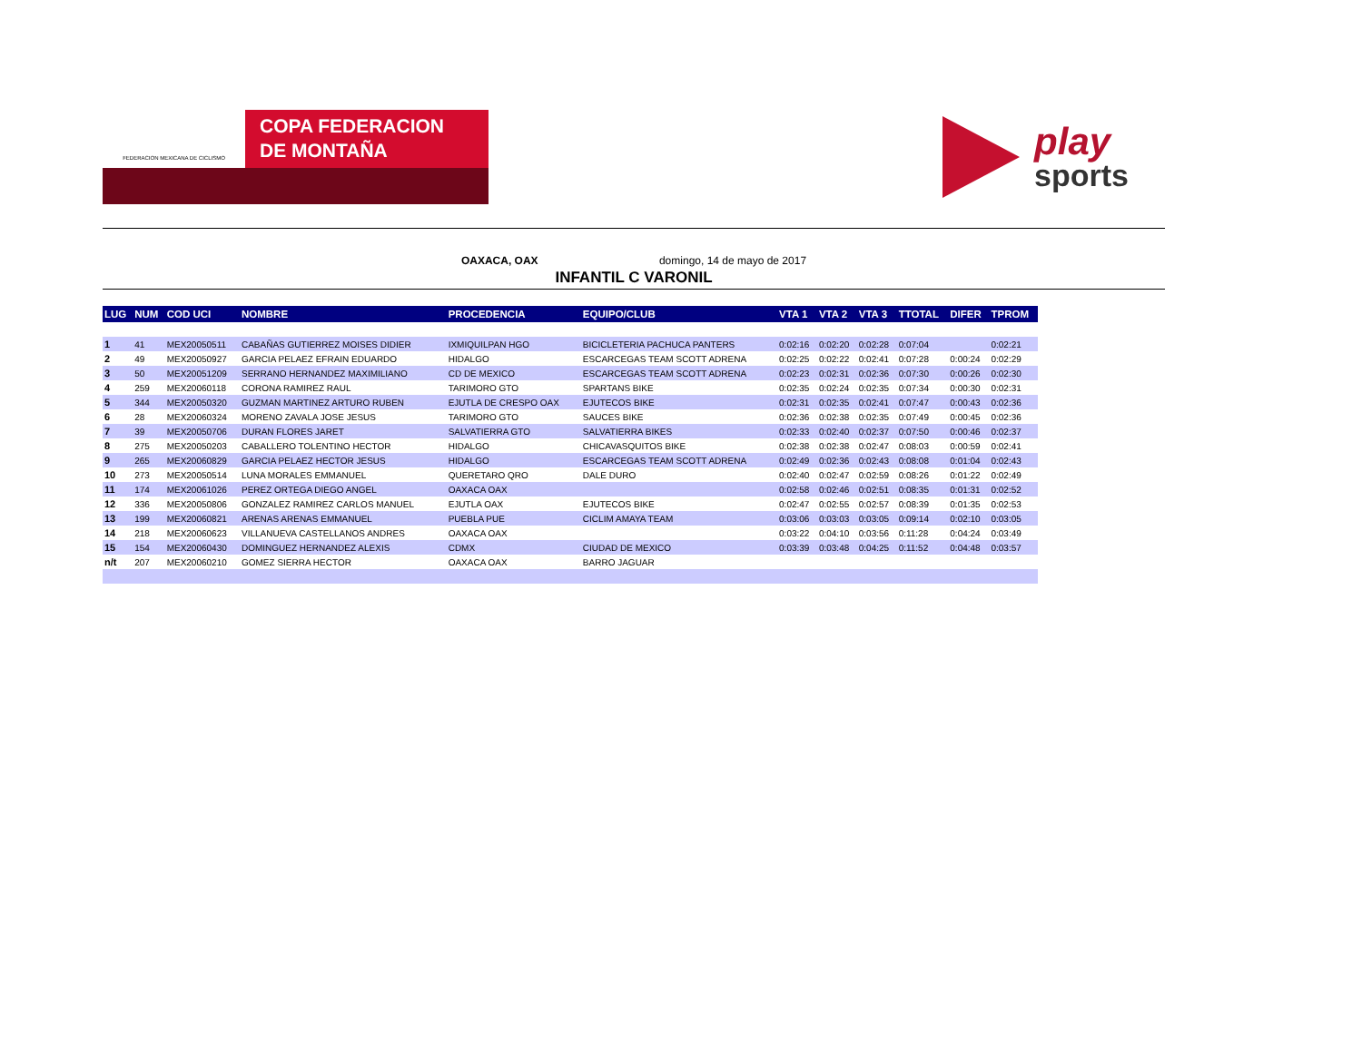FEDERACION MEXICANA DE CICLISMO
COPA FEDERACION
DE MONTAÑA
play
sports
OAXACA, OAX domingo, 14 de mayo de 2017
INFANTIL C VARONIL
| LUG | NUM | COD UCI | NOMBRE | PROCEDENCIA | EQUIPO/CLUB | VTA 1 | VTA 2 | VTA 3 | TTOTAL | DIFER | TPROM |
| --- | --- | --- | --- | --- | --- | --- | --- | --- | --- | --- | --- |
| 1 | 41 | MEX20050511 | CABAÑAS GUTIERREZ MOISES DIDIER | IXMIQUILPAN HGO | BICICLETERIA PACHUCA PANTERS | 0:02:16 | 0:02:20 | 0:02:28 | 0:07:04 | | 0:02:21 |
| 2 | 49 | MEX20050927 | GARCIA PELAEZ EFRAIN EDUARDO | HIDALGO | ESCARCEGAS TEAM SCOTT ADRENA | 0:02:25 | 0:02:22 | 0:02:41 | 0:07:28 | 0:00:24 | 0:02:29 |
| 3 | 50 | MEX20051209 | SERRANO HERNANDEZ MAXIMILIANO | CD DE MEXICO | ESCARCEGAS TEAM SCOTT ADRENA | 0:02:23 | 0:02:31 | 0:02:36 | 0:07:30 | 0:00:26 | 0:02:30 |
| 4 | 259 | MEX20060118 | CORONA RAMIREZ RAUL | TARIMORO GTO | SPARTANS BIKE | 0:02:35 | 0:02:24 | 0:02:35 | 0:07:34 | 0:00:30 | 0:02:31 |
| 5 | 344 | MEX20050320 | GUZMAN MARTINEZ ARTURO RUBEN | EJUTLA DE CRESPO OAX | EJUTECOS BIKE | 0:02:31 | 0:02:35 | 0:02:41 | 0:07:47 | 0:00:43 | 0:02:36 |
| 6 | 28 | MEX20060324 | MORENO ZAVALA JOSE JESUS | TARIMORO GTO | SAUCES BIKE | 0:02:36 | 0:02:38 | 0:02:35 | 0:07:49 | 0:00:45 | 0:02:36 |
| 7 | 39 | MEX20050706 | DURAN FLORES JARET | SALVATIERRA GTO | SALVATIERRA BIKES | 0:02:33 | 0:02:40 | 0:02:37 | 0:07:50 | 0:00:46 | 0:02:37 |
| 8 | 275 | MEX20050203 | CABALLERO TOLENTINO HECTOR | HIDALGO | CHICAVASQUITOS BIKE | 0:02:38 | 0:02:38 | 0:02:47 | 0:08:03 | 0:00:59 | 0:02:41 |
| 9 | 265 | MEX20060829 | GARCIA PELAEZ HECTOR JESUS | HIDALGO | ESCARCEGAS TEAM SCOTT ADRENA | 0:02:49 | 0:02:36 | 0:02:43 | 0:08:08 | 0:01:04 | 0:02:43 |
| 10 | 273 | MEX20050514 | LUNA MORALES EMMANUEL | QUERETARO QRO | DALE DURO | 0:02:40 | 0:02:47 | 0:02:59 | 0:08:26 | 0:01:22 | 0:02:49 |
| 11 | 174 | MEX20061026 | PEREZ ORTEGA DIEGO ANGEL | OAXACA OAX | | 0:02:58 | 0:02:46 | 0:02:51 | 0:08:35 | 0:01:31 | 0:02:52 |
| 12 | 336 | MEX20050806 | GONZALEZ RAMIREZ CARLOS MANUEL | EJUTLA OAX | EJUTECOS BIKE | 0:02:47 | 0:02:55 | 0:02:57 | 0:08:39 | 0:01:35 | 0:02:53 |
| 13 | 199 | MEX20060821 | ARENAS ARENAS EMMANUEL | PUEBLA PUE | CICLIM AMAYA TEAM | 0:03:06 | 0:03:03 | 0:03:05 | 0:09:14 | 0:02:10 | 0:03:05 |
| 14 | 218 | MEX20060623 | VILLANUEVA CASTELLANOS ANDRES | OAXACA OAX | | 0:03:22 | 0:04:10 | 0:03:56 | 0:11:28 | 0:04:24 | 0:03:49 |
| 15 | 154 | MEX20060430 | DOMINGUEZ HERNANDEZ ALEXIS | CDMX | CIUDAD DE MEXICO | 0:03:39 | 0:03:48 | 0:04:25 | 0:11:52 | 0:04:48 | 0:03:57 |
| n/t | 207 | MEX20060210 | GOMEZ SIERRA HECTOR | OAXACA OAX | BARRO JAGUAR | | | | | | |